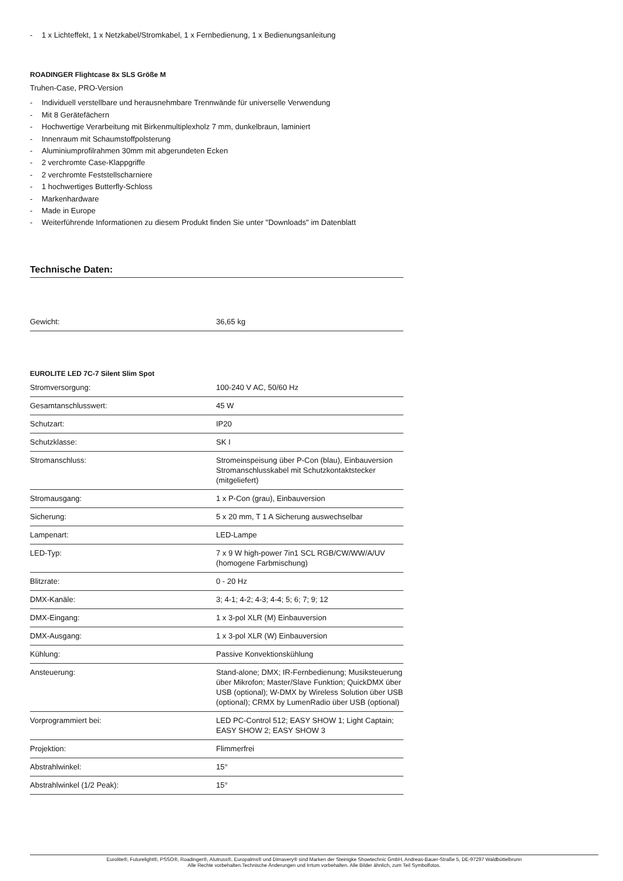- 1 x Lichteffekt, 1 x Netzkabel/Stromkabel, 1 x Fernbedienung, 1 x Bedienungsanleitung
ROADINGER Flightcase 8x SLS Größe M
Truhen-Case, PRO-Version
- Individuell verstellbare und herausnehmbare Trennwände für universelle Verwendung
- Mit 8 Gerätefächern
- Hochwertige Verarbeitung mit Birkenmultiplexholz 7 mm, dunkelbraun, laminiert
- Innenraum mit Schaumstoffpolsterung
- Aluminiumprofilrahmen 30mm mit abgerundeten Ecken
- 2 verchromte Case-Klappgriffe
- 2 verchromte Feststellscharniere
- 1 hochwertiges Butterfly-Schloss
- Markenhardware
- Made in Europe
- Weiterführende Informationen zu diesem Produkt finden Sie unter "Downloads" im Datenblatt
Technische Daten:
| Gewicht: | 36,65 kg |
EUROLITE LED 7C-7 Silent Slim Spot
| Stromversorgung: | 100-240 V AC, 50/60 Hz |
| Gesamtanschlusswert: | 45 W |
| Schutzart: | IP20 |
| Schutzklasse: | SK I |
| Stromanschluss: | Stromeinspeisung über P-Con (blau), Einbauversion Stromanschlusskabel mit Schutzkontaktstecker (mitgeliefert) |
| Stromausgang: | 1 x P-Con (grau), Einbauversion |
| Sicherung: | 5 x 20 mm, T 1 A Sicherung auswechselbar |
| Lampenart: | LED-Lampe |
| LED-Typ: | 7 x 9 W high-power 7in1 SCL RGB/CW/WW/A/UV (homogene Farbmischung) |
| Blitzrate: | 0 - 20 Hz |
| DMX-Kanäle: | 3; 4-1; 4-2; 4-3; 4-4; 5; 6; 7; 9; 12 |
| DMX-Eingang: | 1 x 3-pol XLR (M) Einbauversion |
| DMX-Ausgang: | 1 x 3-pol XLR (W) Einbauversion |
| Kühlung: | Passive Konvektionskühlung |
| Ansteuerung: | Stand-alone; DMX; IR-Fernbedienung; Musiksteuerung über Mikrofon; Master/Slave Funktion; QuickDMX über USB (optional); W-DMX by Wireless Solution über USB (optional); CRMX by LumenRadio über USB (optional) |
| Vorprogrammiert bei: | LED PC-Control 512; EASY SHOW 1; Light Captain; EASY SHOW 2; EASY SHOW 3 |
| Projektion: | Flimmerfrei |
| Abstrahlwinkel: | 15° |
| Abstrahlwinkel (1/2 Peak): | 15° |
Eurolite®, Futurelight®, PSSO®, Roadinger®, Alutruss®, Europalms® und Dimavery® sind Marken der Steinigke Showtechnic GmbH, Andreas-Bauer-Straße 5, DE-97297 Waldbüttelbrunn
Alle Rechte vorbehalten.Technische Änderungen und Irrtum vorbehalten. Alle Bilder ähnlich, zum Teil Symbolfotos.